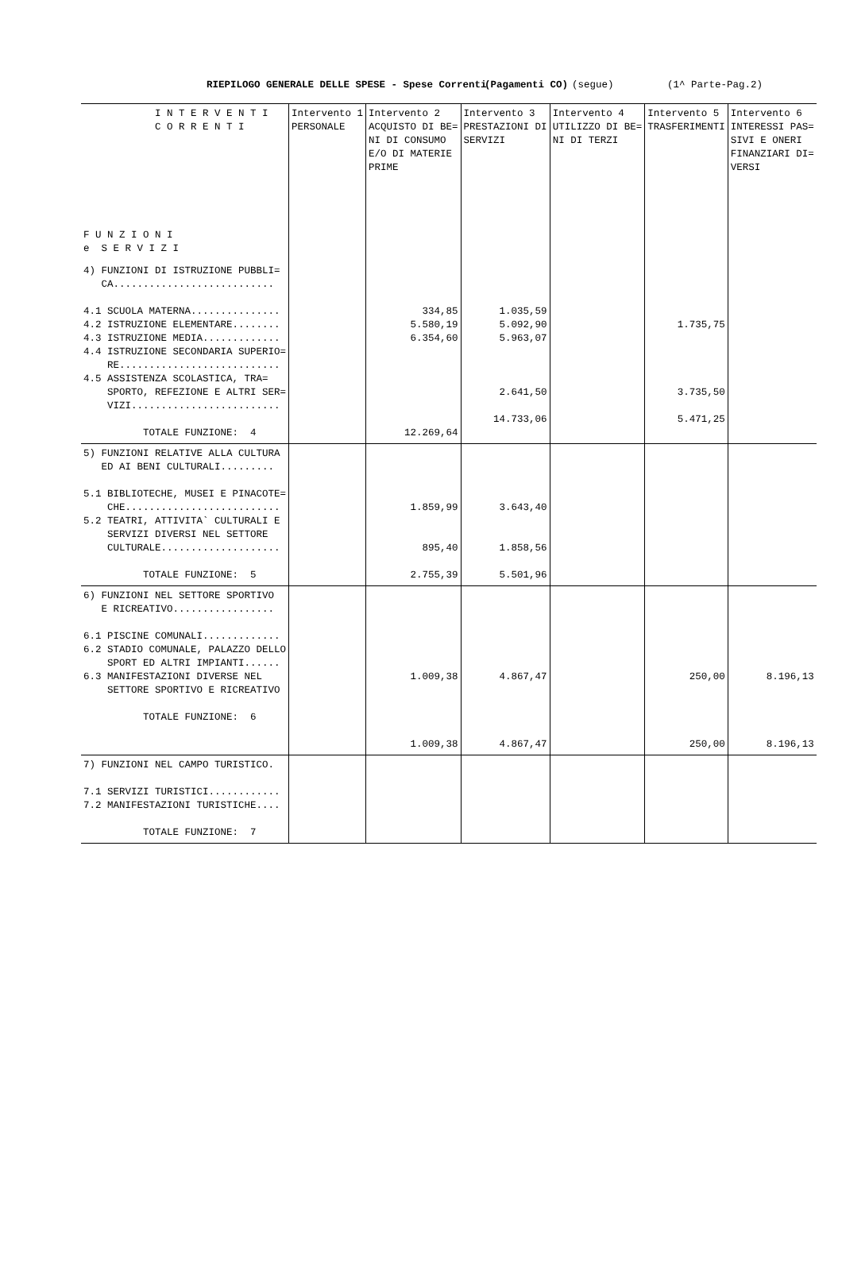RIEPILOGO GENERALE DELLE SPESE - Spese Correnti (Pagamenti CO) (segue) (1^ Parte-Pag.2)
| I N T E R V E N T I C O R R E N T I F U N Z I O N I e S E R V I Z I | Intervento 1 PERSONALE | Intervento 2 ACQUISTO DI BE= NI DI CONSUMO E/O DI MATERIE PRIME | Intervento 3 PRESTAZIONI DI SERVIZI | Intervento 4 UTILIZZO DI BE= NI DI TERZI | Intervento 5 TRASFERIMENTI | Intervento 6 INTERESSI PAS= SIVI E ONERI FINANZIARI DI= VERSI |
| --- | --- | --- | --- | --- | --- | --- |
| 4) FUNZIONI DI ISTRUZIONE PUBBLI= CA........................... 4.1 SCUOLA MATERNA............... 4.2 ISTRUZIONE ELEMENTARE........ 4.3 ISTRUZIONE MEDIA............. 4.4 ISTRUZIONE SECONDARIA SUPERIO= RE........................... 4.5 ASSISTENZA SCOLASTICA, TRA= SPORTO, REFEZIONE E ALTRI SER= VIZI......................... TOTALE FUNZIONE: 4 | | 334,85 5.580,19 6.354,60 12.269,64 | 1.035,59 5.092,90 5.963,07 2.641,50 14.733,06 | | 1.735,75 3.735,50 5.471,25 | |
| 5) FUNZIONI RELATIVE ALLA CULTURA ED AI BENI CULTURALI......... 5.1 BIBLIOTECHE, MUSEI E PINACOTE= CHE.......................... 5.2 TEATRI, ATTIVITA` CULTURALI E SERVIZI DIVERSI NEL SETTORE CULTURALE.................... TOTALE FUNZIONE: 5 | | 1.859,99 895,40 2.755,39 | 3.643,40 1.858,56 5.501,96 | | | |
| 6) FUNZIONI NEL SETTORE SPORTIVO E RICREATIVO................. 6.1 PISCINE COMUNALI............. 6.2 STADIO COMUNALE, PALAZZO DELLO SPORT ED ALTRI IMPIANTI...... 6.3 MANIFESTAZIONI DIVERSE NEL SETTORE SPORTIVO E RICREATIVO TOTALE FUNZIONE: 6 | | 1.009,38 1.009,38 | 4.867,47 4.867,47 | | 250,00 250,00 | 8.196,13 8.196,13 |
| 7) FUNZIONI NEL CAMPO TURISTICO. 7.1 SERVIZI TURISTICI............ 7.2 MANIFESTAZIONI TURISTICHE.... TOTALE FUNZIONE: 7 | | | | | | |